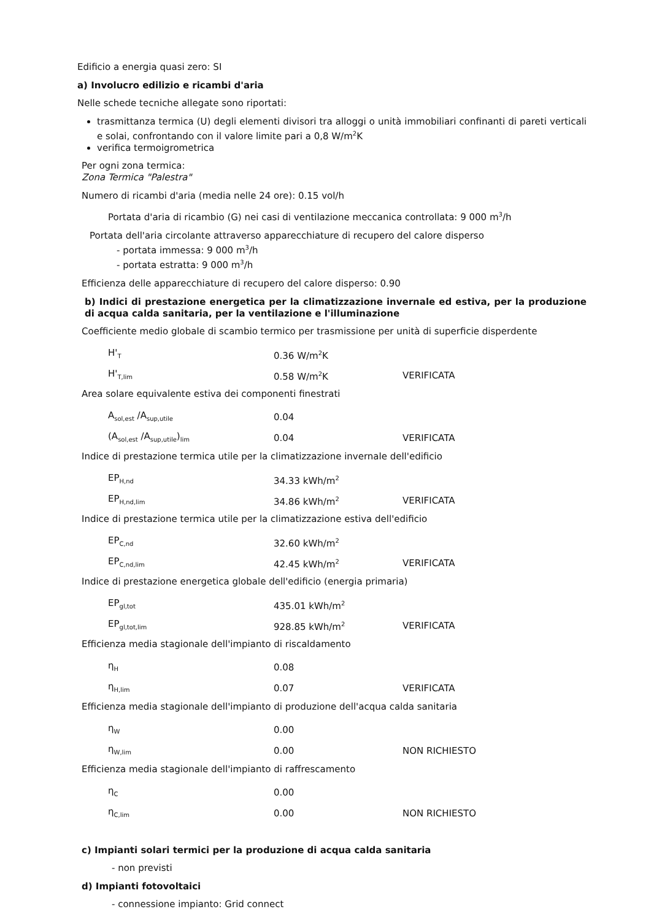Edificio a energia quasi zero: SI
a) Involucro edilizio e ricambi d'aria
Nelle schede tecniche allegate sono riportati:
trasmittanza termica (U) degli elementi divisori tra alloggi o unità immobiliari confinanti di pareti verticali e solai, confrontando con il valore limite pari a 0,8 W/m<sup>2</sup>K
verifica termoigrometrica
Per ogni zona termica:
Zona Termica "Palestra"
Numero di ricambi d'aria (media nelle 24 ore): 0.15 vol/h
Portata d'aria di ricambio (G) nei casi di ventilazione meccanica controllata: 9 000 m<sup>3</sup>/h
Portata dell'aria circolante attraverso apparecchiature di recupero del calore disperso
- portata immessa: 9 000 m<sup>3</sup>/h
- portata estratta: 9 000 m<sup>3</sup>/h
Efficienza delle apparecchiature di recupero del calore disperso: 0.90
b) Indici di prestazione energetica per la climatizzazione invernale ed estiva, per la produzione di acqua calda sanitaria, per la ventilazione e l'illuminazione
Coefficiente medio globale di scambio termico per trasmissione per unità di superficie disperdente
| H'<sub>T</sub> | 0.36 W/m<sup>2</sup>K | |
| H'<sub>T,lim</sub> | 0.58 W/m<sup>2</sup>K | VERIFICATA |
Area solare equivalente estiva dei componenti finestrati
| A<sub>sol,est</sub> /A<sub>sup,utile</sub> | 0.04 | |
| (A<sub>sol,est</sub> /A<sub>sup,utile</sub>)<sub>lim</sub> | 0.04 | VERIFICATA |
Indice di prestazione termica utile per la climatizzazione invernale dell'edificio
| EP<sub>H,nd</sub> | 34.33 kWh/m<sup>2</sup> | |
| EP<sub>H,nd,lim</sub> | 34.86 kWh/m<sup>2</sup> | VERIFICATA |
Indice di prestazione termica utile per la climatizzazione estiva dell'edificio
| EP<sub>C,nd</sub> | 32.60 kWh/m<sup>2</sup> | |
| EP<sub>C,nd,lim</sub> | 42.45 kWh/m<sup>2</sup> | VERIFICATA |
Indice di prestazione energetica globale dell'edificio (energia primaria)
| EP<sub>gl,tot</sub> | 435.01 kWh/m<sup>2</sup> | |
| EP<sub>gl,tot,lim</sub> | 928.85 kWh/m<sup>2</sup> | VERIFICATA |
Efficienza media stagionale dell'impianto di riscaldamento
| η<sub>H</sub> | 0.08 | |
| η<sub>H,lim</sub> | 0.07 | VERIFICATA |
Efficienza media stagionale dell'impianto di produzione dell'acqua calda sanitaria
| η<sub>W</sub> | 0.00 | |
| η<sub>W,lim</sub> | 0.00 | NON RICHIESTO |
Efficienza media stagionale dell'impianto di raffrescamento
| η<sub>C</sub> | 0.00 | |
| η<sub>C,lim</sub> | 0.00 | NON RICHIESTO |
c) Impianti solari termici per la produzione di acqua calda sanitaria
- non previsti
d) Impianti fotovoltaici
- connessione impianto: Grid connect